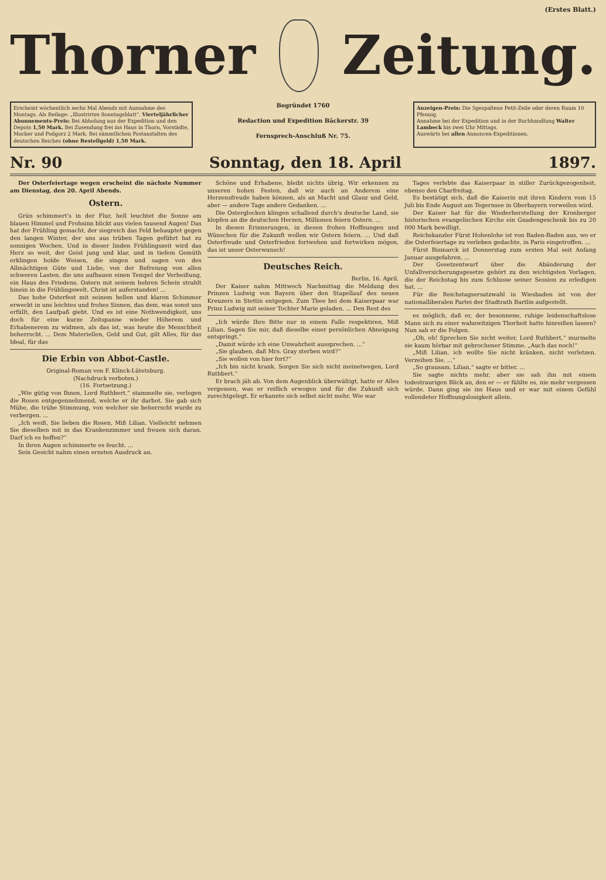(Erstes Blatt.)
Thorner Zeitung.
Erscheint wöchentlich sechs Mal Abends mit Ausnahme des Montags. Als Beilage: „Illustrirtes Sonntagsblatt“. Vierteljährlicher Abonnements-Preis: Bei Abholung aus der Expedition und den Depots 1,50 Mark. Bei Zusendung frei ins Haus in Thorn, Vorstädte, Mocker und Podgorz 2 Mark. Bei sämmtlichen Postanstalten des deutschen Reiches (ohne Bestellgeld) 1,50 Mark.
Begründet 1760
Redaction und Expedition Bäckerstr. 39
Fernsprech-Anschluß Nr. 75.
Anzeigen-Preis: Die 5gespaltene Petit-Zeile oder deren Raum 10 Pfennig.
Annahme bei der Expedition und in der Buchhandlung Walter Lambeck bis zwei Uhr Mittags.
Auswärts bei allen Annoncen-Expeditionen.
Nr. 90 Sonntag, den 18. April 1897.
Der Osterfeiertage wegen erscheint die nächste Nummer am Dienstag, den 20. April Abends.
Ostern.
Grün schimmert's in der Flur, hell leuchtet die Sonne am blauen Himmel und Frohsinn blickt aus vielen tausend Augen! Das hat der Frühling gemacht, der siegreich das Feld behauptet gegen den langen Winter, der uns aus trüben Tagen geführt hat zu sonnigen Wochen. Und in dieser linden Frühlingszeit wird das Herz so weit, der Geist jung und klar, und in tiefem Gemüth erklingen holde Weisen, die singen und sagen von des Allmächtigen Güte und Liebe, von der Befreiung von allen schweren Lasten, die uns aufbauen einen Tempel der Verheißung, ein Haus des Friedens. Ostern mit seinem hehren Schein strahlt hinein in die Frühlingswelt, Christ ist auferstanden! ...
Das hohe Osterfest mit seinem hellen und klaren Schimmer erweckt in uns leichtes und frohes Sinnen, das dem, was sonst uns erfüllt, den Laufpaß giebt. Und es ist eine Nothwendigkeit, uns doch für eine kurze Zeitspanne wieder Höherem und Erhabenerem zu widmen, als das ist, was heute die Menschheit beherrscht. ... Dem Materiellen, Geld und Gut, gilt Alles, für das Ideal, für das
Die Erbin von Abbot-Castle.
Original-Roman von F. Klinck-Lütetsburg.
(Nachdruck verboten.)
(16. Fortsetzung.)
„Wie gütig von Ihnen, Lord Ruthbert,“ stammelte sie, verlegen die Rosen entgegennehmend, welche er ihr darbot. Sie gab sich Mühe, die trübe Stimmung, von welcher sie beherrscht wurde zu verbergen. ...
„Ich weiß, Sie lieben die Rosen, Miß Lilian. Vielleicht nehmen Sie dieselben mit in das Krankenzimmer und freuen sich daran. Darf ich es hoffen?“
In ihren Augen schimmerte es feucht. ...
Sein Gesicht nahm einen ernsten Ausdruck an.
Schöne und Erhabene, bleibt nichts übrig. Wir erkennen zu unseren hohen Festen, daß wir auch an Anderem eine Herzensfreude haben können, als an Macht und Glanz und Geld, aber — andere Tage andere Gedanken. ...
Die Osterglocken klingen schallend durch's deutsche Land, sie klopfen an die deutschen Herzen, Millionen feiern Ostern. ...
In diesen Erinnerungen, in diesen frohen Hoffnungen und Wünschen für die Zukunft wollen wir Ostern feiern. ... Und daß Osterfreude und Osterfrieden fortwehen und fortwirken mögen, das ist unser Osterwunsch!
Deutsches Reich.
Berlin, 16. April.
Der Kaiser nahm Mittwoch Nachmittag die Meldung des Prinzen Ludwig von Bayern über den Stapellauf des neuen Kreuzers in Stettin entgegen. Zum Thee bei dem Kaiserpaar war Prinz Ludwig mit seiner Tochter Marie geladen. ... Den Rest des
„Ich würde Ihre Bitte nur in einem Falle respektiren, Miß Lilian. Sagen Sie mir, daß dieselbe einer persönlichen Abneigung entspringt.“
„Damit würde ich eine Unwahrheit aussprechen. ...“
„Sie glauben, daß Mrs. Gray sterben wird?“
„Sie wollen von hier fort?“
„Ich bin nicht krank. Sorgen Sie sich nicht meinetwegen, Lord Ruthbert.“
Er brach jäh ab. Von dem Augenblick überwältigt, hatte er Alles vergessen, was er reiflich erwogen und für die Zukunft sich zurechtgelegt. Er erkannte sich selbst nicht mehr. Wie war
Tages verlebte das Kaiserpaar in stiller Zurückgezogenheit, ebenso den Charfreitag.
Es bestätigt sich, daß die Kaiserin mit ihren Kindern vom 15 Juli bis Ende August am Tegernsee in Oberbayern verweilen wird.
Der Kaiser hat für die Wiederherstellung der Kronberger historischen evangelischen Kirche ein Gnadengeschenk bis zu 20 000 Mark bewilligt.
Reichskanzler Fürst Hohenlohe ist von Baden-Baden aus, wo er die Osterfeiertage zu verleben gedachte, in Paris eingetroffen. ...
Fürst Bismarck ist Donnerstag zum ersten Mal seit Anfang Januar ausgefahren. ...
Der Gesetzentwurf über die Abänderung der Unfallversicherungsgesetze gehört zu den wichtigsten Vorlagen, die der Reichstag bis zum Schlusse seiner Session zu erledigen hat. ...
Für die Reichstagsersatzwahl in Wiesbaden ist von der nationalliberalen Partei der Stadtrath Bartlin aufgestellt.
es möglich, daß er, der besonnene, ruhige leidenschaftslose Mann sich zu einer wahnwitzigen Thorheit hatte hinreißen lassen? Nun sah er die Folgen.
„Oh, oh! Sprechen Sie nicht weiter, Lord Ruthbert,“ murmelte sie kaum hörbar mit gebrochener Stimme. „Auch das noch!“
„Miß Lilian, ich wollte Sie nicht kränken, nicht verletzen. Verzeihen Sie. ...“
„So grausam, Lilian,“ sagte er bitter. ...
Sie sagte nichts mehr, aber sie sah ihn mit einem todestraurigen Blick an, den er — er fühlte es, nie mehr vergessen würde. Dann ging sie ins Haus und er war mit einem Gefühl vollendeter Hoffnungslosigkeit allein.